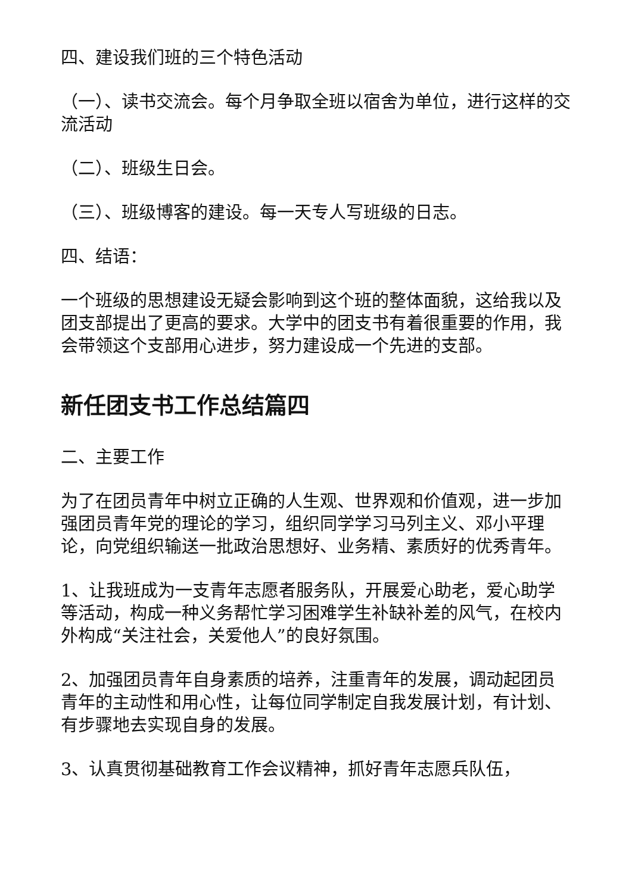四、建设我们班的三个特色活动
（一）、读书交流会。每个月争取全班以宿舍为单位，进行这样的交流活动
（二）、班级生日会。
（三）、班级博客的建设。每一天专人写班级的日志。
四、结语：
一个班级的思想建设无疑会影响到这个班的整体面貌，这给我以及团支部提出了更高的要求。大学中的团支书有着很重要的作用，我会带领这个支部用心进步，努力建设成一个先进的支部。
新任团支书工作总结篇四
二、主要工作
为了在团员青年中树立正确的人生观、世界观和价值观，进一步加强团员青年党的理论的学习，组织同学学习马列主义、邓小平理论，向党组织输送一批政治思想好、业务精、素质好的优秀青年。
1、让我班成为一支青年志愿者服务队，开展爱心助老，爱心助学等活动，构成一种义务帮忙学习困难学生补缺补差的风气，在校内外构成“关注社会，关爱他人”的良好氛围。
2、加强团员青年自身素质的培养，注重青年的发展，调动起团员青年的主动性和用心性，让每位同学制定自我发展计划，有计划、有步骤地去实现自身的发展。
3、认真贯彻基础教育工作会议精神，抓好青年志愿兵队伍，